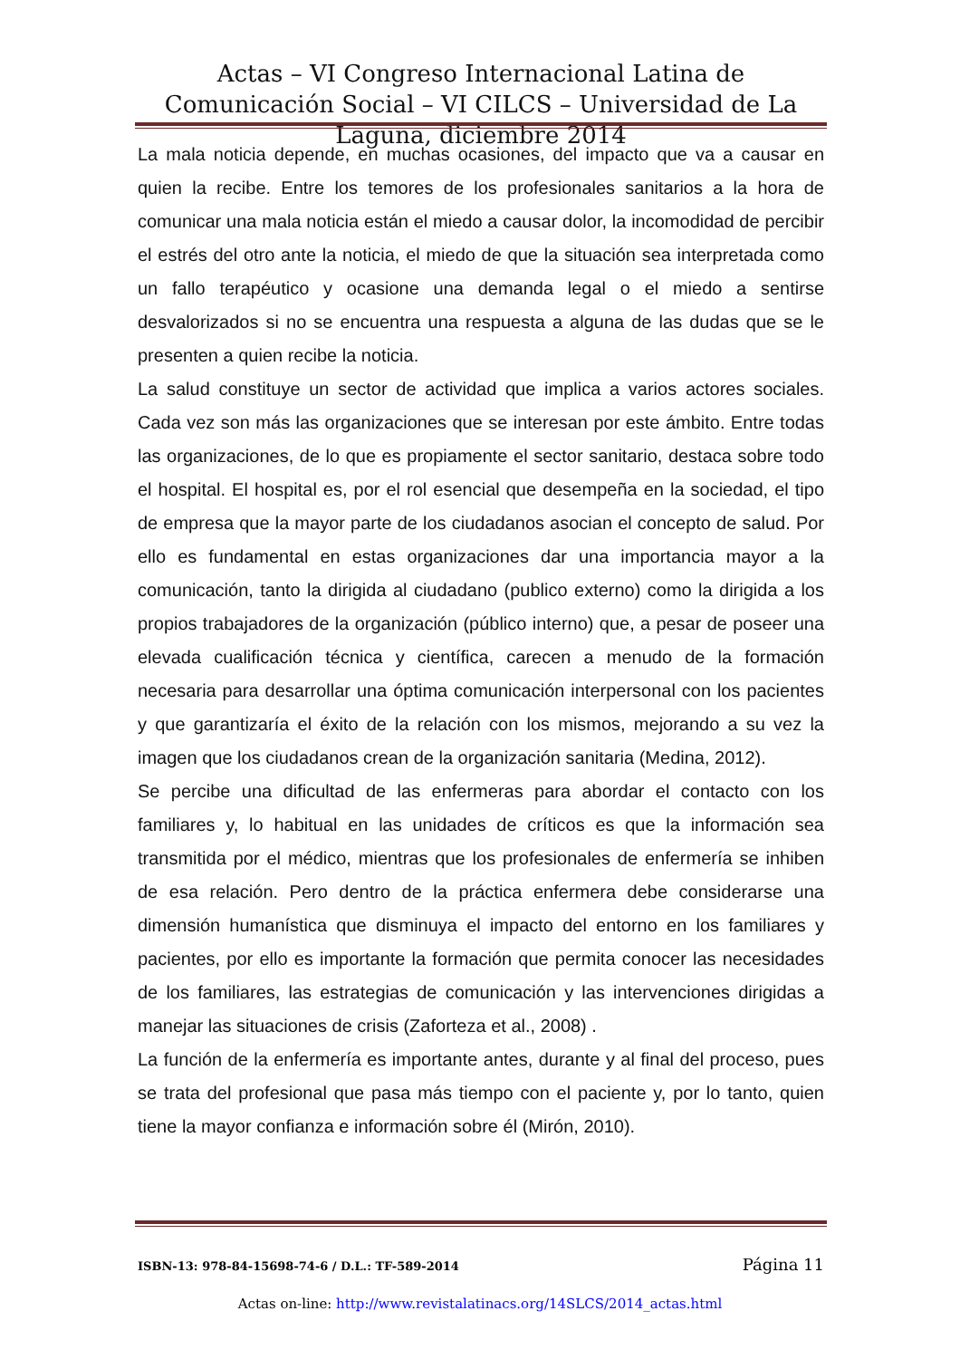Actas – VI Congreso Internacional Latina de Comunicación Social – VI CILCS – Universidad de La Laguna, diciembre 2014
La mala noticia depende, en muchas ocasiones, del impacto que va a causar en quien la recibe. Entre los temores de los profesionales sanitarios a la hora de comunicar una mala noticia están el miedo a causar dolor, la incomodidad de percibir el estrés del otro ante la noticia, el miedo de que la situación sea interpretada como un fallo terapéutico y ocasione una demanda legal o el miedo a sentirse desvalorizados si no se encuentra una respuesta a alguna de las dudas que se le presenten a quien recibe la noticia.
La salud constituye un sector de actividad que implica a varios actores sociales. Cada vez son más las organizaciones que se interesan por este ámbito. Entre todas las organizaciones, de lo que es propiamente el sector sanitario, destaca sobre todo el hospital. El hospital es, por el rol esencial que desempeña en la sociedad, el tipo de empresa que la mayor parte de los ciudadanos asocian el concepto de salud. Por ello es fundamental en estas organizaciones dar una importancia mayor a la comunicación, tanto la dirigida al ciudadano (publico externo) como la dirigida a los propios trabajadores de la organización (público interno) que, a pesar de poseer una elevada cualificación técnica y científica, carecen a menudo de la formación necesaria para desarrollar una óptima comunicación interpersonal con los pacientes y que garantizaría el éxito de la relación con los mismos, mejorando a su vez la imagen que los ciudadanos crean de la organización sanitaria (Medina, 2012).
Se percibe una dificultad de las enfermeras para abordar el contacto con los familiares y, lo habitual en las unidades de críticos es que la información sea transmitida por el médico, mientras que los profesionales de enfermería se inhiben de esa relación. Pero dentro de la práctica enfermera debe considerarse una dimensión humanística que disminuya el impacto del entorno en los familiares y pacientes, por ello es importante la formación que permita conocer las necesidades de los familiares, las estrategias de comunicación y las intervenciones dirigidas a manejar las situaciones de crisis (Zaforteza et al., 2008) .
La función de la enfermería es importante antes, durante y al final del proceso, pues se trata del profesional que pasa más tiempo con el paciente y, por lo tanto, quien tiene la mayor confianza e información sobre él (Mirón, 2010).
ISBN-13: 978-84-15698-74-6 / D.L.: TF-589-2014 Página 11
Actas on-line: http://www.revistalatinacs.org/14SLCS/2014_actas.html